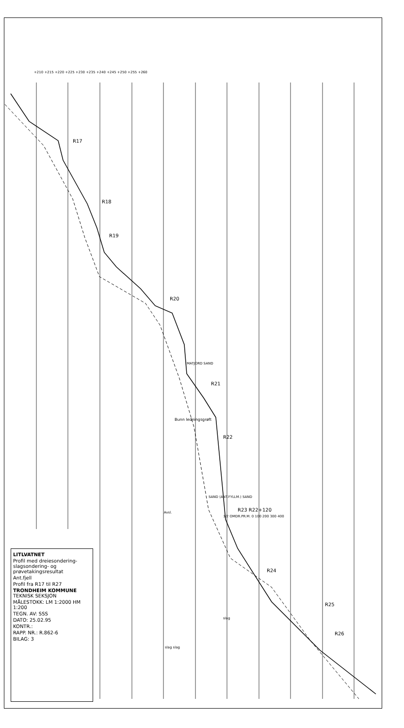LITLVATNET
Profil med dreiesondering-slagsondering- og prøvetakingsresultat
Ant.fjell
Profil fra R17 til R27
TRONDHEIM KOMMUNE
TEKNISK SEKSJON
MÅLESTOKK: LM 1:2000 HM 1:200
TEGN. AV: SSS
DATO: 25.02.95
KONTR.:
RAPP. NR.: R.862-6
BILAG: 3
R17
R18
R19
R20
R21
R22
R23 R22+120
R24
R25
R26
Bunn ledningsgrøft
MATJORD SAND
SAND (ANT.FYLLM.) SAND
Avsl.
slag
slag slag
+210 +215 +220 +225 +230 +235 +240 +245 +250 +255 +260
1/2 OMDR.PR.M. 0 100 200 300 400